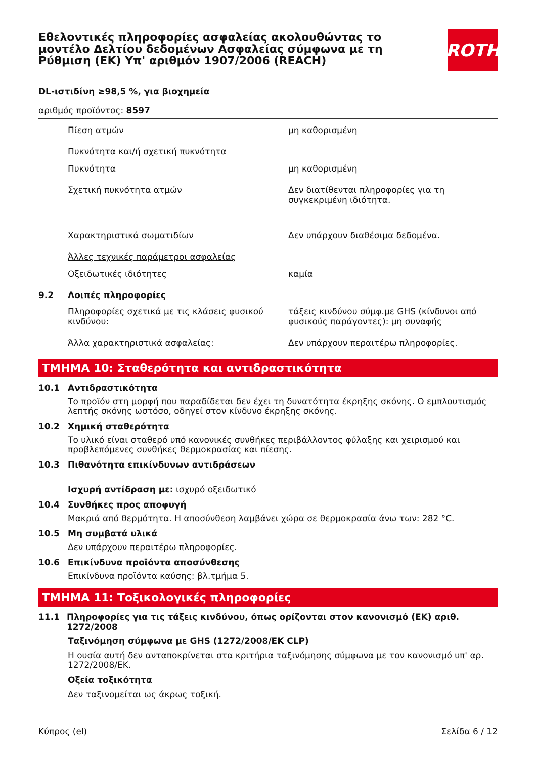Εθελοντικές πληροφορίες ασφαλείας ακολουθώντας το μοντέλο Δελτίου δεδομένων Ασφαλείας σύμφωνα με τη Ρύθμιση (ΕΚ) Υπ' αριθμόν 1907/2006 (REACH)
ROTH
DL-ιστιδίνη ≥98,5 %, για βιοχημεία
αριθμός προϊόντος: 8597
Πίεση ατμών μη καθορισμένη
Πυκνότητα και/ή σχετική πυκνότητα
Πυκνότητα μη καθορισμένη
Σχετική πυκνότητα ατμών Δεν διατίθενται πληροφορίες για τη συγκεκριμένη ιδιότητα.
Χαρακτηριστικά σωματιδίων Δεν υπάρχουν διαθέσιμα δεδομένα.
Άλλες τεχνικές παράμετροι ασφαλείας
Οξειδωτικές ιδιότητες καμία
9.2 Λοιπές πληροφορίες
Πληροφορίες σχετικά με τις κλάσεις φυσικού κινδύνου:
τάξεις κινδύνου σύμφ.με GHS (κίνδυνοι από φυσικούς παράγοντες): μη συναφής
Άλλα χαρακτηριστικά ασφαλείας: Δεν υπάρχουν περαιτέρω πληροφορίες.
ΤΜΗΜΑ 10: Σταθερότητα και αντιδραστικότητα
10.1 Αντιδραστικότητα
Το προϊόν στη μορφή που παραδίδεται δεν έχει τη δυνατότητα έκρηξης σκόνης. Ο εμπλουτισμός λεπτής σκόνης ωστόσο, οδηγεί στον κίνδυνο έκρηξης σκόνης.
10.2 Χημική σταθερότητα
Το υλικό είναι σταθερό υπό κανονικές συνθήκες περιβάλλοντος φύλαξης και χειρισμού και προβλεπόμενες συνθήκες θερμοκρασίας και πίεσης.
10.3 Πιθανότητα επικίνδυνων αντιδράσεων
Ισχυρή αντίδραση με: ισχυρό οξειδωτικό
10.4 Συνθήκες προς αποφυγή
Μακριά από θερμότητα. Η αποσύνθεση λαμβάνει χώρα σε θερμοκρασία άνω των: 282 °C.
10.5 Μη συμβατά υλικά
Δεν υπάρχουν περαιτέρω πληροφορίες.
10.6 Επικίνδυνα προϊόντα αποσύνθεσης
Επικίνδυνα προϊόντα καύσης: βλ.τμήμα 5.
ΤΜΗΜΑ 11: Τοξικολογικές πληροφορίες
11.1 Πληροφορίες για τις τάξεις κινδύνου, όπως ορίζονται στον κανονισμό (ΕΚ) αριθ. 1272/2008
Ταξινόμηση σύμφωνα με GHS (1272/2008/ΕΚ CLP)
Η ουσία αυτή δεν ανταποκρίνεται στα κριτήρια ταξινόμησης σύμφωνα με τον κανονισμό υπ' αρ. 1272/2008/ΕΚ.
Οξεία τοξικότητα
Δεν ταξινομείται ως άκρως τοξική.
Κύπρος (el) Σελίδα 6 / 12